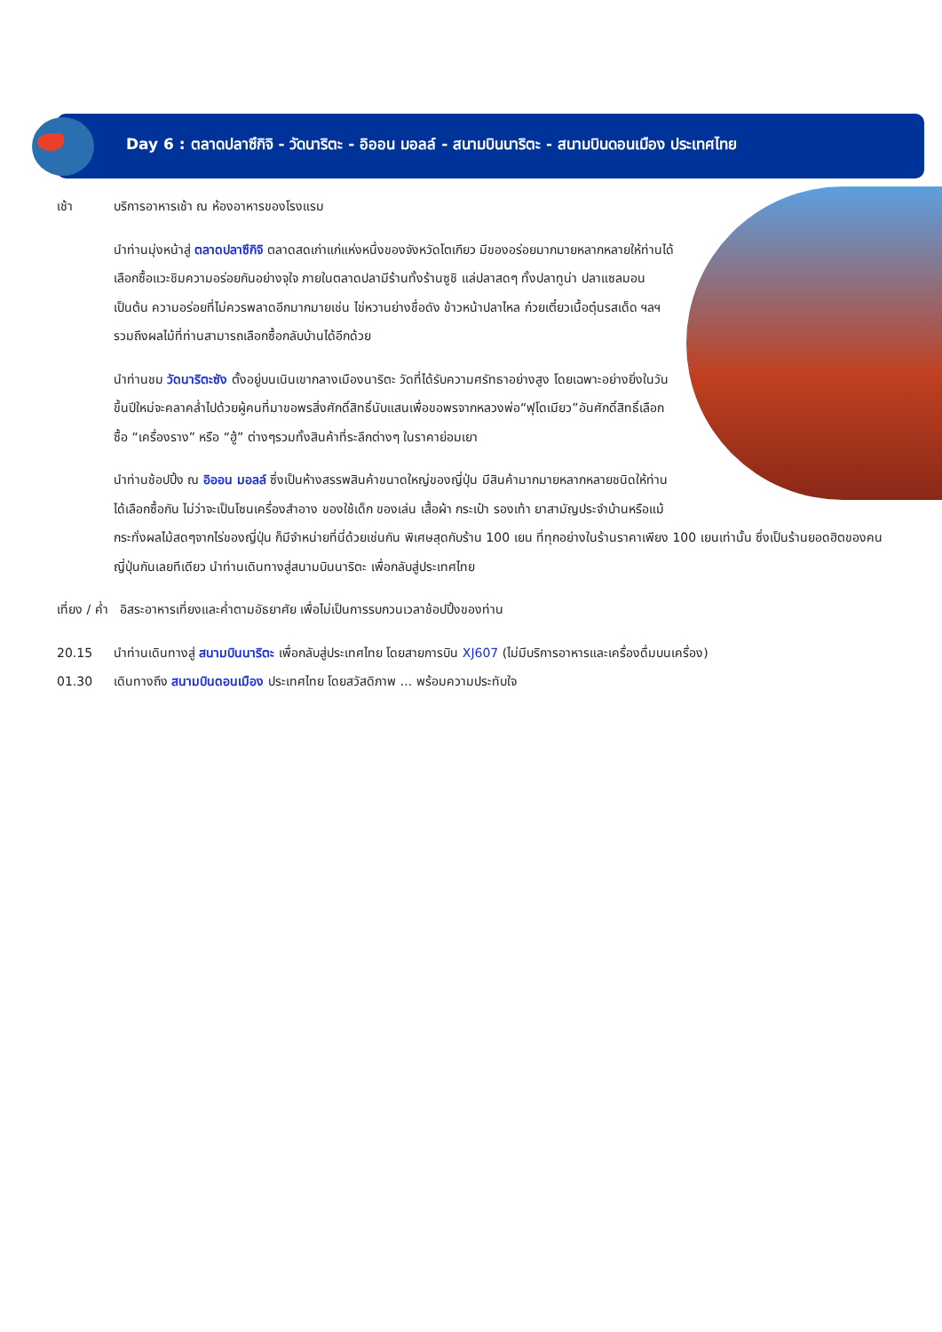Day 6 : ตลาดปลาซึกิจิ - วัดนาริตะ - อิออน มอลล์ - สนามบินนาริตะ - สนามบินดอนเมือง ประเทศไทย
เช้า บริการอาหารเช้า ณ ห้องอาหารของโรงแรม
นำท่านมุ่งหน้าสู่ ตลาดปลาซึกิจิ ตลาดสดเก่าแก่แห่งหนึ่งของจังหวัดโตเกียว มีของอร่อยมากมายหลากหลายให้ท่านได้เลือกซื้อแวะชิมความอร่อยกันอย่างจุใจ ภายในตลาดปลามีร้านทั้งร้านซูชิ แล่ปลาสดๆ ทั้งปลาทูน่า ปลาแซลมอน เป็นต้น ความอร่อยที่ไม่ควรพลาดอีกมากมายเช่น ไข่หวานย่างชื่อดัง ข้าวหน้าปลาไหล ก๋วยเตี๋ยวเนื้อตุ๋นรสเด็ด ฯลฯ รวมถึงผลไม้ที่ท่านสามารถเลือกซื้อกลับบ้านได้อีกด้วย
นำท่านชม วัดนาริตะซัง ตั้งอยู่บนเนินเขากลางเมืองนาริตะ วัดที่ได้รับความศรัทธาอย่างสูง โดยเฉพาะอย่างยิ่งในวันขึ้นปีใหม่จะคลาคล่ำไปด้วยผู้คนที่มาขอพรสิ่งศักดิ์สิทธิ์นับแสนเพื่อขอพรจากหลวงพ่อ“ฟุโดเมียว”อันศักดิ์สิทธิ์เลือกซื้อ “เครื่องราง” หรือ “ฮู้” ต่างๆรวมทั้งสินค้าที่ระลึกต่างๆ ในราคาย่อมเยา
นำท่านช้อปปิ้ง ณ อิออน มอลล์ ซึ่งเป็นห้างสรรพสินค้าขนาดใหญ่ของญี่ปุ่น มีสินค้ามากมายหลากหลายชนิดให้ท่านได้เลือกซื้อกัน ไม่ว่าจะเป็นโซนเครื่องสำอาง ของใช้เด็ก ของเล่น เสื้อผ้า กระเป๋า รองเท้า ยาสามัญประจำบ้านหรือแม้กระทั่งผลไม้สดๆจากไร่ของญี่ปุ่น ก็มีจำหน่ายที่นี่ด้วยเช่นกัน พิเศษสุดกับร้าน 100 เยน ที่ทุกอย่างในร้านราคาเพียง 100 เยนเท่านั้น ซึ่งเป็นร้านยอดฮิตของคนญี่ปุ่นกันเลยทีเดียว นำท่านเดินทางสู่สนามบินนาริตะ เพื่อกลับสู่ประเทศไทย
เที่ยง / ค่ำ อิสระอาหารเที่ยงและค่ำตามอัธยาศัย เพื่อไม่เป็นการรบกวนเวลาช้อปปิ้งของท่าน
20.15 นำท่านเดินทางสู่ สนามบินนาริตะ เพื่อกลับสู่ประเทศไทย โดยสายการบิน XJ607 (ไม่มีบริการอาหารและเครื่องดื่มบนเครื่อง)
01.30 เดินทางถึง สนามบินดอนเมือง ประเทศไทย โดยสวัสดิภาพ ... พร้อมความประทับใจ